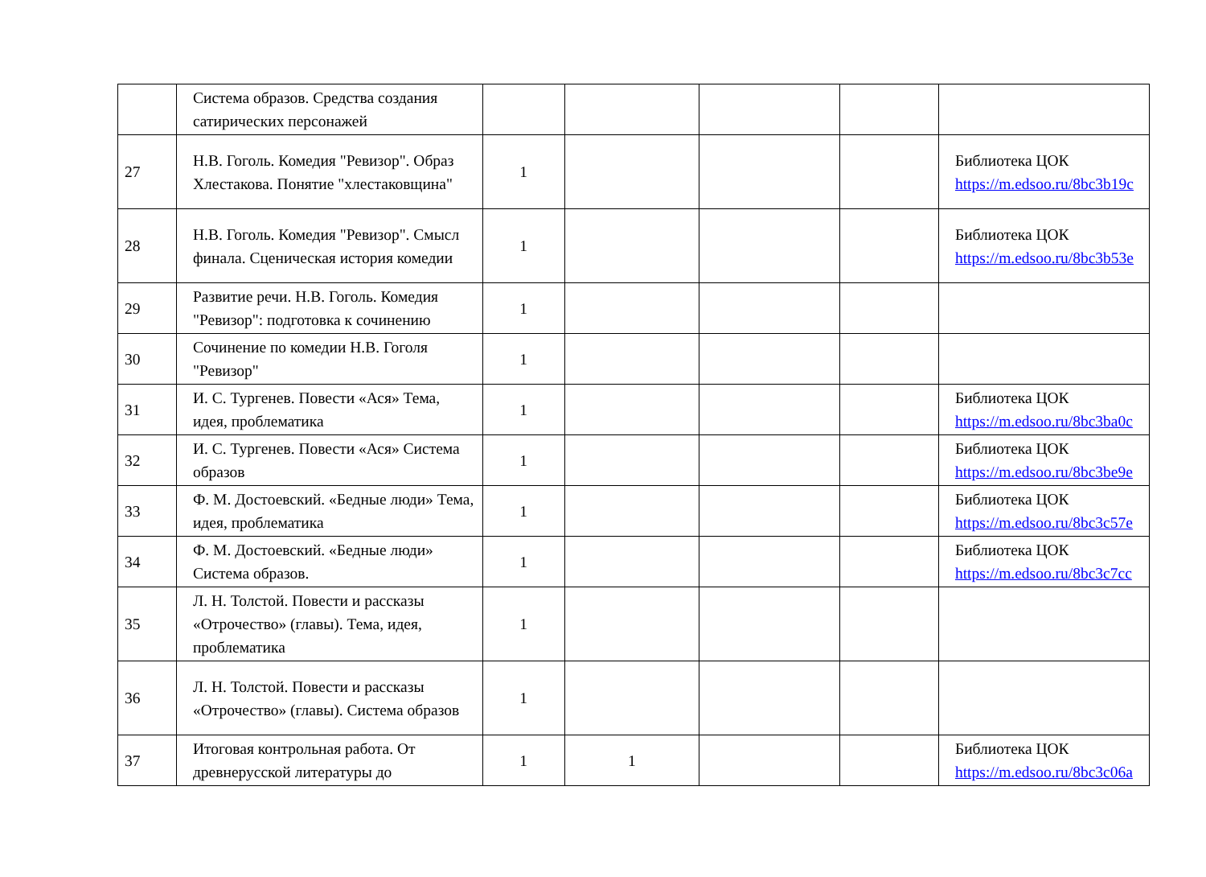| | Система образов. Средства создания сатирических персонажей | | | | | |
| 27 | Н.В. Гоголь. Комедия "Ревизор". Образ Хлестакова. Понятие "хлестаковщина" | 1 | | | | Библиотека ЦОК https://m.edsoo.ru/8bc3b19c |
| 28 | Н.В. Гоголь. Комедия "Ревизор". Смысл финала. Сценическая история комедии | 1 | | | | Библиотека ЦОК https://m.edsoo.ru/8bc3b53e |
| 29 | Развитие речи. Н.В. Гоголь. Комедия "Ревизор": подготовка к сочинению | 1 | | | | |
| 30 | Сочинение по комедии Н.В. Гоголя "Ревизор" | 1 | | | | |
| 31 | И. С. Тургенев. Повести «Ася» Тема, идея, проблематика | 1 | | | | Библиотека ЦОК https://m.edsoo.ru/8bc3ba0c |
| 32 | И. С. Тургенев. Повести «Ася» Система образов | 1 | | | | Библиотека ЦОК https://m.edsoo.ru/8bc3be9e |
| 33 | Ф. М. Достоевский. «Бедные люди» Тема, идея, проблематика | 1 | | | | Библиотека ЦОК https://m.edsoo.ru/8bc3c57e |
| 34 | Ф. М. Достоевский. «Бедные люди» Система образов. | 1 | | | | Библиотека ЦОК https://m.edsoo.ru/8bc3c7cc |
| 35 | Л. Н. Толстой. Повести и рассказы «Отрочество» (главы). Тема, идея, проблематика | 1 | | | | |
| 36 | Л. Н. Толстой. Повести и рассказы «Отрочество» (главы). Система образов | 1 | | | | |
| 37 | Итоговая контрольная работа. От древнерусской литературы до | 1 | 1 | | | Библиотека ЦОК https://m.edsoo.ru/8bc3c06a |